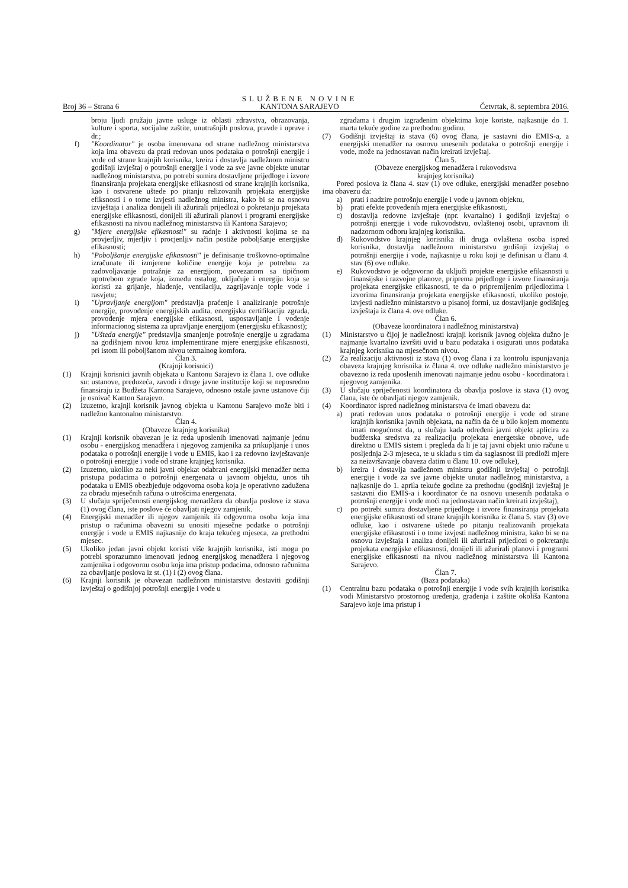Broj 36 – Strana 6 SLUŽBENE NOVINE
KANTONA SARAJEVO Četvrtak, 8. septembra 2016.
broju ljudi pružaju javne usluge iz oblasti zdravstva, obrazovanja, kulture i sporta, socijalne zaštite, unutrašnjih poslova, pravde i uprave i dr.;
f) "Koordinator" je osoba imenovana od strane nadležnog ministarstva koja ima obavezu da prati redovan unos podataka o potrošnji energije i vode od strane krajnjih korisnika, kreira i dostavlja nadležnom ministru godišnji izvještaj o potrošnji energije i vode za sve javne objekte unutar nadležnog ministarstva, po potrebi sumira dostavljene prijedloge i izvore finansiranja projekata energijske efikasnosti od strane krajnjih korisnika, kao i ostvarene uštede po pitanju relizovanih projekata energijske efiksnosti i o tome izvjesti nadležnog ministra, kako bi se na osnovu izvještaja i analiza donijeli ili ažurirali prijedlozi o pokretanju projekata energijske efikasnosti, donijeli ili ažurirali planovi i programi energijske efikasnosti na nivou nadležnog ministarstva ili Kantona Sarajevo;
g) "Mjere energijske efikasnosti" su radnje i aktivnosti kojima se na provjerljiv, mjerljiv i procjenljiv način postiže poboljšanje energijske efikasnosti;
h) "Poboljšanje energijske efikasnosti" je definisanje troškovno-optimalne izračunate ili izmjerene količine energije koja je potrebna za zadovoljavanje potražnje za energijom, povezanom sa tipičnom upotrebom zgrade koja, između ostalog, uključuje i energiju koja se koristi za grijanje, hlađenje, ventilaciju, zagrijavanje tople vode i rasvjetu;
i) "Upravljanje energijom" predstavlja praćenje i analiziranje potrošnje energije, provođenje energijskih audita, energijsku certifikaciju zgrada, provođenje mjera energijske efikasnosti, uspostavljanje i vođenje informacionog sistema za upravljanje energijom (energijsku efikasnost);
j) "Ušteda energije" predstavlja smanjenje potrošnje energije u zgradama na godišnjem nivou kroz implementirane mjere energijske efikasnosti, pri istom ili poboljšanom nivou termalnog komfora.
Član 3.
(Krajnji korisnici)
(1) Krajnji korisnici javnih objekata u Kantonu Sarajevo iz člana 1. ove odluke su: ustanove, preduzeća, zavodi i druge javne institucije koji se neposredno finansiraju iz Budžeta Kantona Sarajevo, odnosno ostale javne ustanove čiji je osnivač Kanton Sarajevo.
(2) Izuzetno, krajnji korisnik javnog objekta u Kantonu Sarajevo može biti i nadležno kantonalno ministarstvo.
Član 4.
(Obaveze krajnjeg korisnika)
(1) Krajnji korisnik obavezan je iz reda uposlenih imenovati najmanje jednu osobu - energijskog menadžera i njegovog zamjenika za prikupljanje i unos podataka o potrošnji energije i vode u EMIS, kao i za redovno izvještavanje o potrošnji energije i vode od strane krajnjeg korisnika.
(2) Izuzetno, ukoliko za neki javni objekat odabrani energijski menadžer nema pristupa podacima o potrošnji energenata u javnom objektu, unos tih podataka u EMIS obezbjeđuje odgovorna osoba koja je operativno zadužena za obradu mjesečnih računa o utrošcima energenata.
(3) U slučaju spriječenosti energijskog menadžera da obavlja poslove iz stava (1) ovog člana, iste poslove će obavljati njegov zamjenik.
(4) Energijski menadžer ili njegov zamjenik ili odgovorna osoba koja ima pristup o računima obavezni su unositi mjesečne podatke o potrošnji energije i vode u EMIS najkasnije do kraja tekućeg mjeseca, za prethodni mjesec.
(5) Ukoliko jedan javni objekt koristi više krajnjih korisnika, isti mogu po potrebi sporazumno imenovati jednog energijskog menadžera i njegovog zamjenika i odgovornu osobu koja ima pristup podacima, odnosno računima za obavljanje poslova iz st. (1) i (2) ovog člana.
(6) Krajnji korisnik je obavezan nadležnom ministarstvu dostaviti godišnji izvještaj o godišnjoj potrošnji energije i vode u
zgradama i drugim izgrađenim objektima koje koriste, najkasnije do 1. marta tekuće godine za prethodnu godinu.
(7) Godišnji izvještaj iz stava (6) ovog člana, je sastavni dio EMIS-a, a energijski menadžer na osnovu unesenih podataka o potrošnji energije i vode, može na jednostavan način kreirati izvještaj.
Član 5.
(Obaveze energijskog menadžera i rukovodstva
krajnjeg korisnika)
Pored poslova iz člana 4. stav (1) ove odluke, energijski menadžer posebno ima obavezu da:
a) prati i nadzire potrošnju energije i vode u javnom objektu,
b) prati efekte provedenih mjera energijske efikasnosti,
c) dostavlja redovne izvještaje (npr. kvartalno) i godišnji izvještaj o potrošnji energije i vode rukovodstvu, ovlaštenoj osobi, upravnom ili nadzornom odboru krajnjeg korisnika.
d) Rukovodstvo krajnjeg korisnika ili druga ovlaštena osoba ispred korisnika, dostavlja nadležnom ministarstvu godišnji izvještaj o potrošnji energije i vode, najkasnije u roku koji je definisan u članu 4. stav (6) ove odluke.
e) Rukovodstvo je odgovorno da uključi projekte energijske efikasnosti u finansijske i razvojne planove, priprema prijedloge i izvore finansiranja projekata energijske efikasnosti, te da o pripremljenim prijedlozima i izvorima finansiranja projekata energijske efikasnosti, ukoliko postoje, izvjesti nadležno ministarstvo u pisanoj formi, uz dostavljanje godišnjeg izvještaja iz člana 4. ove odluke.
Član 6.
(Obaveze koordinatora i nadležnog ministarstva)
(1) Ministarstvo u čijoj je nadležnosti krajnji korisnik javnog objekta dužno je najmanje kvartalno izvršiti uvid u bazu podataka i osigurati unos podataka krajnjeg korisnika na mjesečnom nivou.
(2) Za realizaciju aktivnosti iz stava (1) ovog člana i za kontrolu ispunjavanja obaveza krajnjeg korisnika iz člana 4. ove odluke nadležno ministarstvo je obavezno iz reda uposlenih imenovati najmanje jednu osobu - koordinatora i njegovog zamjenika.
(3) U slučaju spriječenosti koordinatora da obavlja poslove iz stava (1) ovog člana, iste će obavljati njegov zamjenik.
(4) Koordinator ispred nadležnog ministarstva će imati obavezu da:
a) prati redovan unos podataka o potrošnji energije i vode od strane krajnjih korisnika javnih objekata, na način da će u bilo kojem momentu imati mogućnost da, u slučaju kada određeni javni objekt aplicira za budžetska sredstva za realizaciju projekata energetske obnove, uđe direktno u EMIS sistem i pregleda da li je taj javni objekt unio račune u posljednja 2-3 mjeseca, te u skladu s tim da saglasnost ili predloži mjere za neizvršavanje obaveza datim u članu 10. ove odluke),
b) kreira i dostavlja nadležnom ministru godišnji izvještaj o potrošnji energije i vode za sve javne objekte unutar nadležnog ministarstva, a najkasnije do 1. aprila tekuće godine za prethodnu (godišnji izvještaj je sastavni dio EMIS-a i koordinator će na osnovu unesenih podataka o potrošnji energije i vode moći na jednostavan način kreirati izvještaj),
c) po potrebi sumira dostavljene prijedloge i izvore finansiranja projekata energijske efikasnosti od strane krajnjih korisnika iz člana 5. stav (3) ove odluke, kao i ostvarene uštede po pitanju realizovanih projekata energijske efikasnosti i o tome izvjesti nadležnog ministra, kako bi se na osnovu izvještaja i analiza donijeli ili ažurirali prijedlozi o pokretanju projekata energijske efikasnosti, donijeli ili ažurirali planovi i programi energijske efikasnosti na nivou nadležnog ministarstva ili Kantona Sarajevo.
Član 7.
(Baza podataka)
(1) Centralnu bazu podataka o potrošnji energije i vode svih krajnjih korisnika vodi Ministarstvo prostornog uređenja, građenja i zaštite okoliša Kantona Sarajevo koje ima pristup i